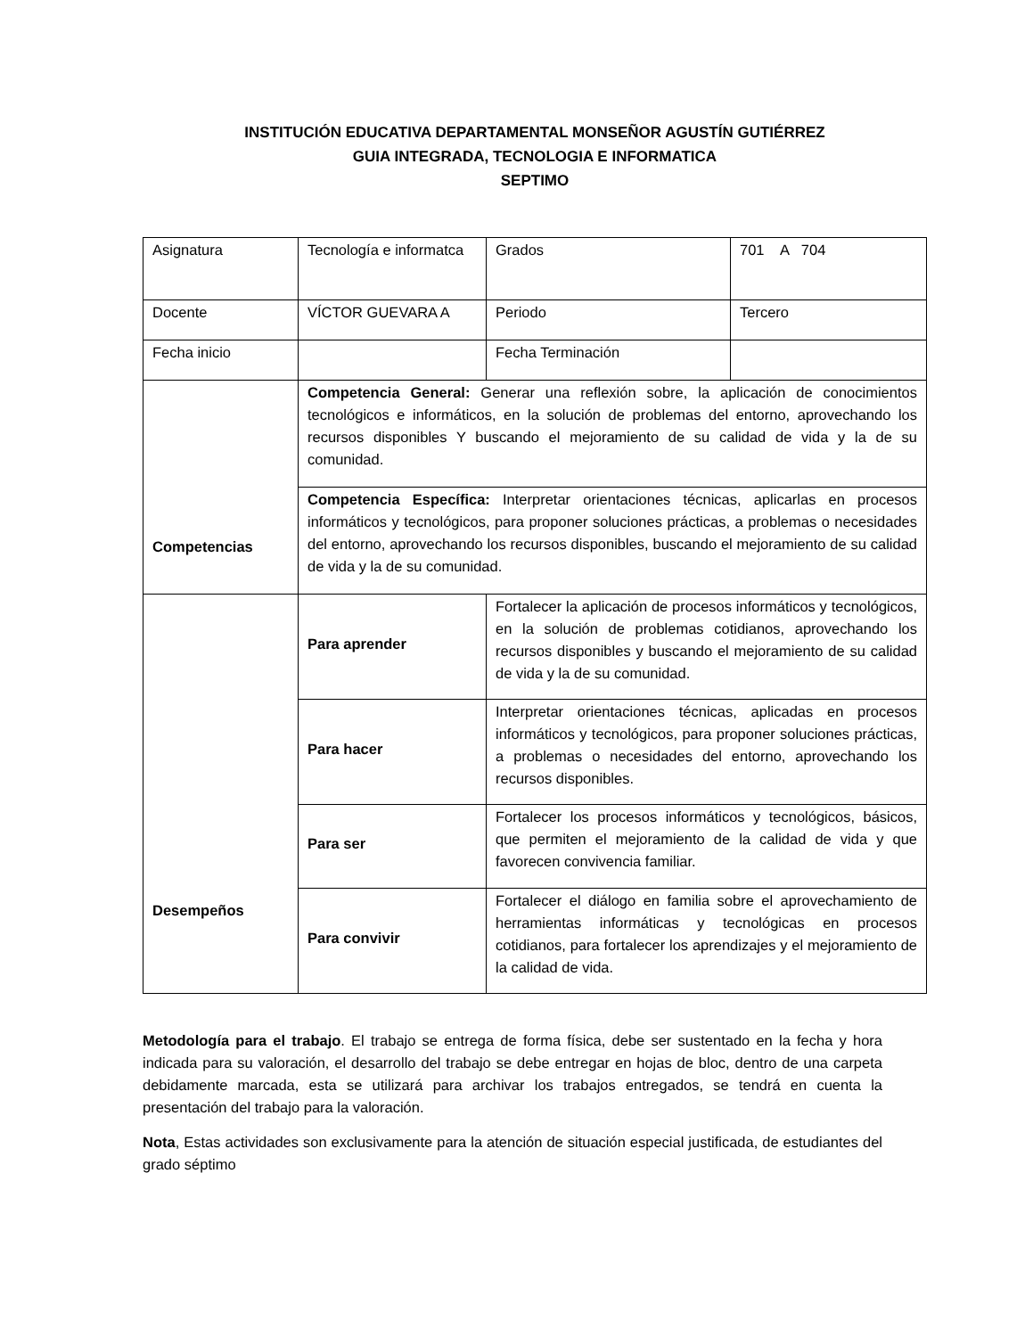INSTITUCIÓN EDUCATIVA DEPARTAMENTAL MONSEÑOR AGUSTÍN GUTIÉRREZ
GUIA INTEGRADA, TECNOLOGIA E INFORMATICA
SEPTIMO
| Asignatura | Tecnología e informatca | Grados | 701 A 704 |
| Docente | VÍCTOR GUEVARA A | Periodo | Tercero |
| Fecha inicio | | Fecha Terminación | |
| Competencias | Competencia General: Generar una reflexión sobre, la aplicación de conocimientos tecnológicos e informáticos, en la solución de problemas del entorno, aprovechando los recursos disponibles Y buscando el mejoramiento de su calidad de vida y la de su comunidad. | | |
| | Competencia Específica: Interpretar orientaciones técnicas, aplicarlas en procesos informáticos y tecnológicos, para proponer soluciones prácticas, a problemas o necesidades del entorno, aprovechando los recursos disponibles, buscando el mejoramiento de su calidad de vida y la de su comunidad. | | |
| Desempeños | Para aprender | Fortalecer la aplicación de procesos informáticos y tecnológicos, en la solución de problemas cotidianos, aprovechando los recursos disponibles y buscando el mejoramiento de su calidad de vida y la de su comunidad. | |
| | Para hacer | Interpretar orientaciones técnicas, aplicadas en procesos informáticos y tecnológicos, para proponer soluciones prácticas, a problemas o necesidades del entorno, aprovechando los recursos disponibles. | |
| | Para ser | Fortalecer los procesos informáticos y tecnológicos, básicos, que permiten el mejoramiento de la calidad de vida y que favorecen convivencia familiar. | |
| | Para convivir | Fortalecer el diálogo en familia sobre el aprovechamiento de herramientas informáticas y tecnológicas en procesos cotidianos, para fortalecer los aprendizajes y el mejoramiento de la calidad de vida. | |
Metodología para el trabajo. El trabajo se entrega de forma física, debe ser sustentado en la fecha y hora indicada para su valoración, el desarrollo del trabajo se debe entregar en hojas de bloc, dentro de una carpeta debidamente marcada, esta se utilizará para archivar los trabajos entregados, se tendrá en cuenta la presentación del trabajo para la valoración.
Nota, Estas actividades son exclusivamente para la atención de situación especial justificada, de estudiantes del grado séptimo